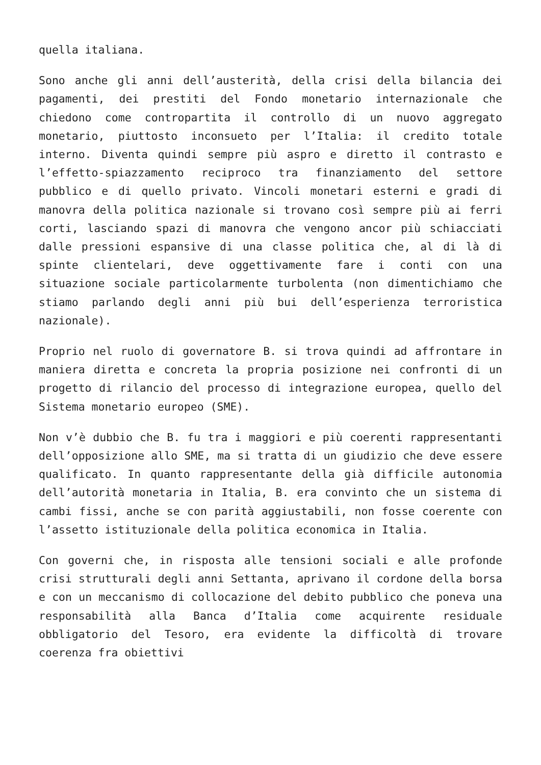quella italiana.
Sono anche gli anni dell’austerità, della crisi della bilancia dei pagamenti, dei prestiti del Fondo monetario internazionale che chiedono come contropartita il controllo di un nuovo aggregato monetario, piuttosto inconsueto per l’Italia: il credito totale interno. Diventa quindi sempre più aspro e diretto il contrasto e l’effetto-spiazzamento reciproco tra finanziamento del settore pubblico e di quello privato. Vincoli monetari esterni e gradi di manovra della politica nazionale si trovano così sempre più ai ferri corti, lasciando spazi di manovra che vengono ancor più schiacciati dalle pressioni espansive di una classe politica che, al di là di spinte clientelari, deve oggettivamente fare i conti con una situazione sociale particolarmente turbolenta (non dimentichiamo che stiamo parlando degli anni più bui dell’esperienza terroristica nazionale).
Proprio nel ruolo di governatore B. si trova quindi ad affrontare in maniera diretta e concreta la propria posizione nei confronti di un progetto di rilancio del processo di integrazione europea, quello del Sistema monetario europeo (SME).
Non v’è dubbio che B. fu tra i maggiori e più coerenti rappresentanti dell’opposizione allo SME, ma si tratta di un giudizio che deve essere qualificato. In quanto rappresentante della già difficile autonomia dell’autorità monetaria in Italia, B. era convinto che un sistema di cambi fissi, anche se con parità aggiustabili, non fosse coerente con l’assetto istituzionale della politica economica in Italia.
Con governi che, in risposta alle tensioni sociali e alle profonde crisi strutturali degli anni Settanta, aprivano il cordone della borsa e con un meccanismo di collocazione del debito pubblico che poneva una responsabilità alla Banca d’Italia come acquirente residuale obbligatorio del Tesoro, era evidente la difficoltà di trovare coerenza fra obiettivi